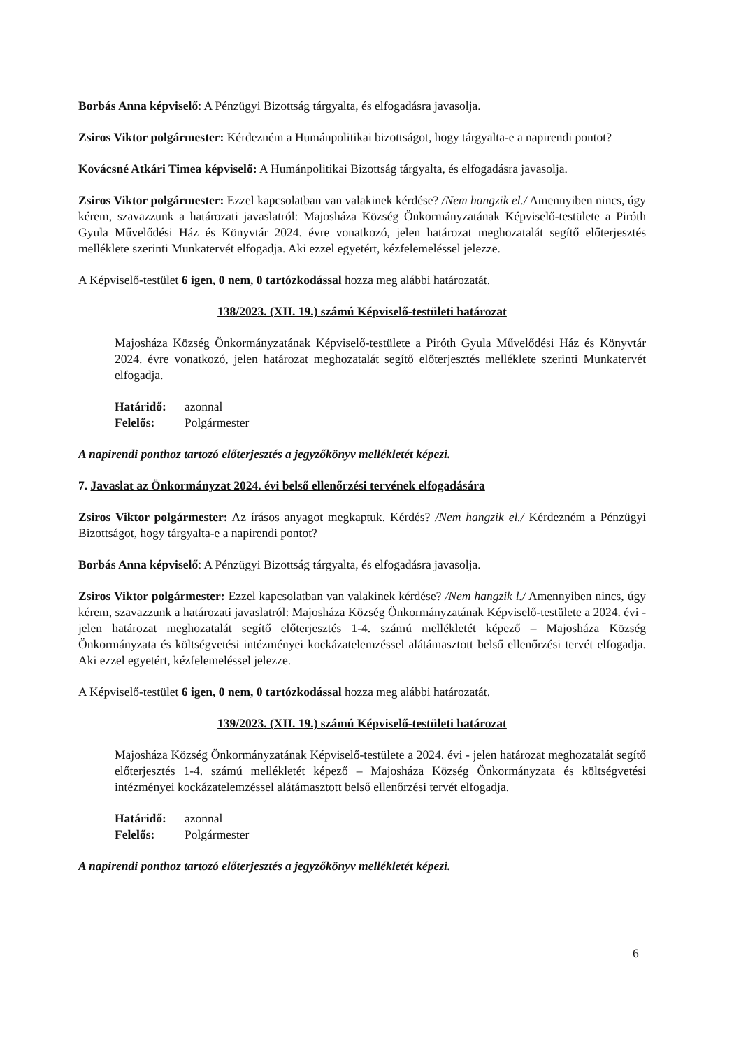Borbás Anna képviselő: A Pénzügyi Bizottság tárgyalta, és elfogadásra javasolja.
Zsiros Viktor polgármester: Kérdezném a Humánpolitikai bizottságot, hogy tárgyalta-e a napirendi pontot?
Kovácsné Atkári Timea képviselő: A Humánpolitikai Bizottság tárgyalta, és elfogadásra javasolja.
Zsiros Viktor polgármester: Ezzel kapcsolatban van valakinek kérdése? /Nem hangzik el./ Amennyiben nincs, úgy kérem, szavazzunk a határozati javaslatról: Majosháza Község Önkormányzatának Képviselő-testülete a Piróth Gyula Művelődési Ház és Könyvtár 2024. évre vonatkozó, jelen határozat meghozatalát segítő előterjesztés melléklete szerinti Munkatervét elfogadja. Aki ezzel egyetért, kézfelemeléssel jelezze.
A Képviselő-testület 6 igen, 0 nem, 0 tartózkodással hozza meg alábbi határozatát.
138/2023. (XII. 19.) számú Képviselő-testületi határozat
Majosháza Község Önkormányzatának Képviselő-testülete a Piróth Gyula Művelődési Ház és Könyvtár 2024. évre vonatkozó, jelen határozat meghozatalát segítő előterjesztés melléklete szerinti Munkatervét elfogadja.
Határidő: azonnal
Felelős: Polgármester
A napirendi ponthoz tartozó előterjesztés a jegyzőkönyv mellékletét képezi.
7. Javaslat az Önkormányzat 2024. évi belső ellenőrzési tervének elfogadására
Zsiros Viktor polgármester: Az írásos anyagot megkaptuk. Kérdés? /Nem hangzik el./ Kérdezném a Pénzügyi Bizottságot, hogy tárgyalta-e a napirendi pontot?
Borbás Anna képviselő: A Pénzügyi Bizottság tárgyalta, és elfogadásra javasolja.
Zsiros Viktor polgármester: Ezzel kapcsolatban van valakinek kérdése? /Nem hangzik l./ Amennyiben nincs, úgy kérem, szavazzunk a határozati javaslatról: Majosháza Község Önkormányzatának Képviselő-testülete a 2024. évi - jelen határozat meghozatalát segítő előterjesztés 1-4. számú mellékletét képező – Majosháza Község Önkormányzata és költségvetési intézményei kockázatelemzéssel alátámasztott belső ellenőrzési tervét elfogadja. Aki ezzel egyetért, kézfelemeléssel jelezze.
A Képviselő-testület 6 igen, 0 nem, 0 tartózkodással hozza meg alábbi határozatát.
139/2023. (XII. 19.) számú Képviselő-testületi határozat
Majosháza Község Önkormányzatának Képviselő-testülete a 2024. évi - jelen határozat meghozatalát segítő előterjesztés 1-4. számú mellékletét képező – Majosháza Község Önkormányzata és költségvetési intézményei kockázatelemzéssel alátámasztott belső ellenőrzési tervét elfogadja.
Határidő: azonnal
Felelős: Polgármester
A napirendi ponthoz tartozó előterjesztés a jegyzőkönyv mellékletét képezi.
6